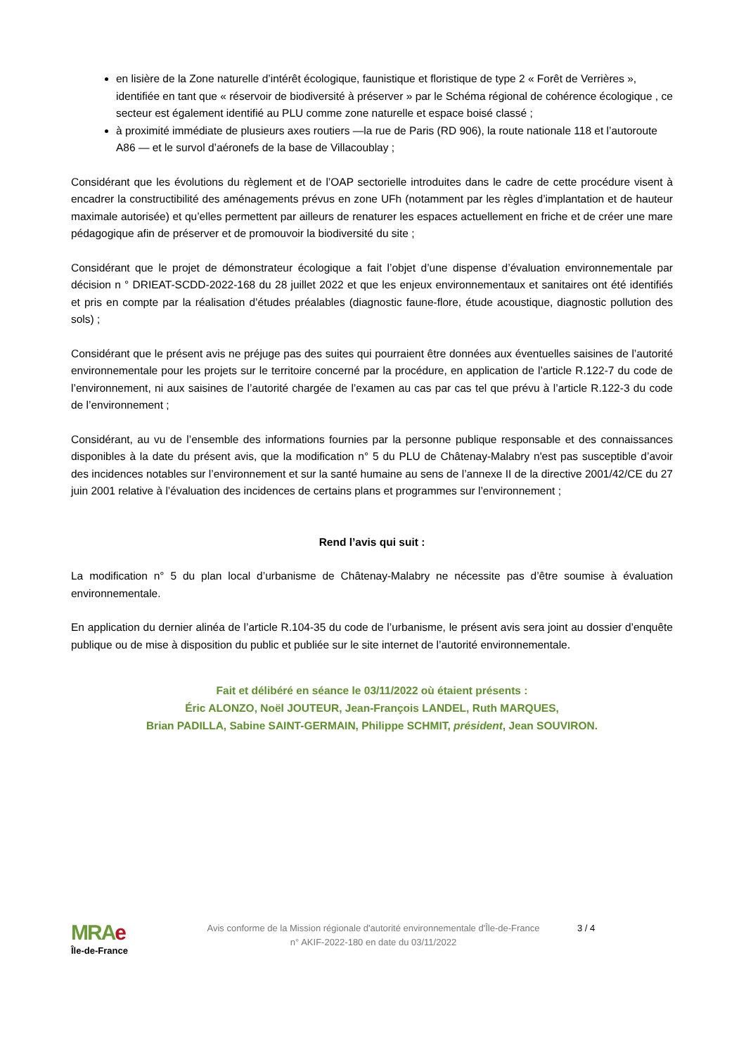en lisière de la Zone naturelle d’intérêt écologique, faunistique et floristique de type 2 « Forêt de Verrières », identifiée en tant que « réservoir de biodiversité à préserver » par le Schéma régional de cohérence écologique , ce secteur est également identifié au PLU comme zone naturelle et espace boisé classé ;
à proximité immédiate de plusieurs axes routiers —la rue de Paris (RD 906), la route nationale 118 et l’autoroute A86 — et le survol d’aéronefs de la base de Villacoublay ;
Considérant que les évolutions du règlement et de l’OAP sectorielle introduites dans le cadre de cette procédure visent à encadrer la constructibilité des aménagements prévus en zone UFh (notamment par les règles d’implantation et de hauteur maximale autorisée) et qu’elles permettent par ailleurs de renaturer les espaces actuellement en friche et de créer une mare pédagogique afin de préserver et de promouvoir la biodiversité du site ;
Considérant que le projet de démonstrateur écologique a fait l’objet d’une dispense d’évaluation environnementale par décision n ° DRIEAT-SCDD-2022-168 du 28 juillet 2022 et que les enjeux environnementaux et sanitaires ont été identifiés et pris en compte par la réalisation d’études préalables (diagnostic faune-flore, étude acoustique, diagnostic pollution des sols) ;
Considérant que le présent avis ne préjuge pas des suites qui pourraient être données aux éventuelles saisines de l’autorité environnementale pour les projets sur le territoire concerné par la procédure, en application de l’article R.122-7 du code de l’environnement, ni aux saisines de l’autorité chargée de l’examen au cas par cas tel que prévu à l’article R.122-3 du code de l’environnement ;
Considérant, au vu de l’ensemble des informations fournies par la personne publique responsable et des connaissances disponibles à la date du présent avis, que la modification n° 5 du PLU de Châtenay-Malabry n'est pas susceptible d’avoir des incidences notables sur l’environnement et sur la santé humaine au sens de l’annexe II de la directive 2001/42/CE du 27 juin 2001 relative à l’évaluation des incidences de certains plans et programmes sur l’environnement ;
Rend l’avis qui suit :
La modification n° 5 du plan local d’urbanisme de Châtenay-Malabry ne nécessite pas d’être soumise à évaluation environnementale.
En application du dernier alinéa de l’article R.104-35 du code de l’urbanisme, le présent avis sera joint au dossier d’enquête publique ou de mise à disposition du public et publiée sur le site internet de l’autorité environnementale.
Fait et délibéré en séance le 03/11/2022 où étaient présents :
Éric ALONZO, Noël JOUTEUR, Jean-François LANDEL, Ruth MARQUES,
Brian PADILLA, Sabine SAINT-GERMAIN, Philippe SCHMIT, président, Jean SOUVIRON.
MRAe
Île-de-France
Avis conforme de la Mission régionale d'autorité environnementale d'Île-de-France
n° AKIF-2022-180 en date du 03/11/2022
3 / 4